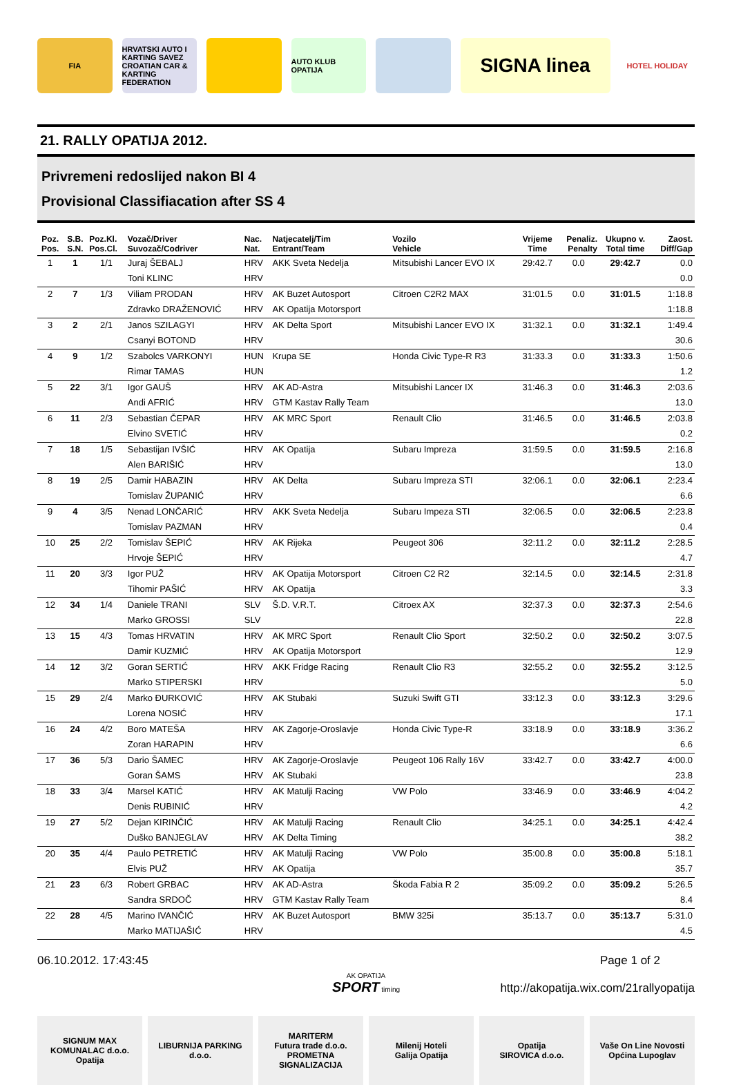FIA
HRVATSKI AUTO I KARTING SAVEZ
CROATIAN CAR & KARTING FEDERATION
AUTO KLUB OPATIJA
SIGNA linea
HOTEL HOLIDAY
21. RALLY OPATIJA 2012.
Privremeni redoslijed nakon BI 4
Provisional Classifiacation after SS 4
| Poz. Pos. | S.B. S.N. | Poz.Kl. Pos.Cl. | Vozač/Driver Suvozač/Codriver | Nac. Nat. | Natjecatelj/Tim Entrant/Team | Vozilo Vehicle | Vrijeme Time | Penaliz. Penalty | Ukupno v. Total time | Zaost. Diff/Gap |
| --- | --- | --- | --- | --- | --- | --- | --- | --- | --- | --- |
| 1 | 1 | 1/1 | Juraj ŠEBALJ | HRV | AKK Sveta Nedelja | Mitsubishi Lancer EVO IX | 29:42.7 | 0.0 | 29:42.7 | 0.0 |
| | | | Toni KLINC | HRV | | | | | | 0.0 |
| 2 | 7 | 1/3 | Viliam PRODAN | HRV | AK Buzet Autosport | Citroen C2R2 MAX | 31:01.5 | 0.0 | 31:01.5 | 1:18.8 |
| | | | Zdravko DRAŽENOVIĆ | HRV | AK Opatija Motorsport | | | | | 1:18.8 |
| 3 | 2 | 2/1 | Janos SZILAGYI | HRV | AK Delta Sport | Mitsubishi Lancer EVO IX | 31:32.1 | 0.0 | 31:32.1 | 1:49.4 |
| | | | Csanyi BOTOND | HRV | | | | | | 30.6 |
| 4 | 9 | 1/2 | Szabolcs VARKONYI | HUN | Krupa SE | Honda Civic Type-R R3 | 31:33.3 | 0.0 | 31:33.3 | 1:50.6 |
| | | | Rimar TAMAS | HUN | | | | | | 1.2 |
| 5 | 22 | 3/1 | Igor GAUŠ | HRV | AK AD-Astra | Mitsubishi Lancer IX | 31:46.3 | 0.0 | 31:46.3 | 2:03.6 |
| | | | Andi AFRIĆ | HRV | GTM Kastav Rally Team | | | | | 13.0 |
| 6 | 11 | 2/3 | Sebastian ČEPAR | HRV | AK MRC Sport | Renault Clio | 31:46.5 | 0.0 | 31:46.5 | 2:03.8 |
| | | | Elvino SVETIĆ | HRV | | | | | | 0.2 |
| 7 | 18 | 1/5 | Sebastijan IVŠIĆ | HRV | AK Opatija | Subaru Impreza | 31:59.5 | 0.0 | 31:59.5 | 2:16.8 |
| | | | Alen BARIŠIĆ | HRV | | | | | | 13.0 |
| 8 | 19 | 2/5 | Damir HABAZIN | HRV | AK Delta | Subaru Impreza STI | 32:06.1 | 0.0 | 32:06.1 | 2:23.4 |
| | | | Tomislav ŽUPANIĆ | HRV | | | | | | 6.6 |
| 9 | 4 | 3/5 | Nenad LONČARIĆ | HRV | AKK Sveta Nedelja | Subaru Impeza STI | 32:06.5 | 0.0 | 32:06.5 | 2:23.8 |
| | | | Tomislav PAZMAN | HRV | | | | | | 0.4 |
| 10 | 25 | 2/2 | Tomislav ŠEPIĆ | HRV | AK Rijeka | Peugeot 306 | 32:11.2 | 0.0 | 32:11.2 | 2:28.5 |
| | | | Hrvoje ŠEPIĆ | HRV | | | | | | 4.7 |
| 11 | 20 | 3/3 | Igor PUŽ | HRV | AK Opatija Motorsport | Citroen C2 R2 | 32:14.5 | 0.0 | 32:14.5 | 2:31.8 |
| | | | Tihomir PAŠIĆ | HRV | AK Opatija | | | | | 3.3 |
| 12 | 34 | 1/4 | Daniele TRANI | SLV | Š.D. V.R.T. | Citroex AX | 32:37.3 | 0.0 | 32:37.3 | 2:54.6 |
| | | | Marko GROSSI | SLV | | | | | | 22.8 |
| 13 | 15 | 4/3 | Tomas HRVATIN | HRV | AK MRC Sport | Renault Clio Sport | 32:50.2 | 0.0 | 32:50.2 | 3:07.5 |
| | | | Damir KUZMIĆ | HRV | AK Opatija Motorsport | | | | | 12.9 |
| 14 | 12 | 3/2 | Goran SERTIĆ | HRV | AKK Fridge Racing | Renault Clio R3 | 32:55.2 | 0.0 | 32:55.2 | 3:12.5 |
| | | | Marko STIPERSKI | HRV | | | | | | 5.0 |
| 15 | 29 | 2/4 | Marko ĐURKOVIĆ | HRV | AK Stubaki | Suzuki Swift GTI | 33:12.3 | 0.0 | 33:12.3 | 3:29.6 |
| | | | Lorena NOSIĆ | HRV | | | | | | 17.1 |
| 16 | 24 | 4/2 | Boro MATEŠA | HRV | AK Zagorje-Oroslavje | Honda Civic Type-R | 33:18.9 | 0.0 | 33:18.9 | 3:36.2 |
| | | | Zoran HARAPIN | HRV | | | | | | 6.6 |
| 17 | 36 | 5/3 | Dario ŠAMEC | HRV | AK Zagorje-Oroslavje | Peugeot 106 Rally 16V | 33:42.7 | 0.0 | 33:42.7 | 4:00.0 |
| | | | Goran ŠAMS | HRV | AK Stubaki | | | | | 23.8 |
| 18 | 33 | 3/4 | Marsel KATIĆ | HRV | AK Matulji Racing | VW Polo | 33:46.9 | 0.0 | 33:46.9 | 4:04.2 |
| | | | Denis RUBINIĆ | HRV | | | | | | 4.2 |
| 19 | 27 | 5/2 | Dejan KIRINČIĆ | HRV | AK Matulji Racing | Renault Clio | 34:25.1 | 0.0 | 34:25.1 | 4:42.4 |
| | | | Duško BANJEGLAV | HRV | AK Delta Timing | | | | | 38.2 |
| 20 | 35 | 4/4 | Paulo PETRETIĆ | HRV | AK Matulji Racing | VW Polo | 35:00.8 | 0.0 | 35:00.8 | 5:18.1 |
| | | | Elvis PUŽ | HRV | AK Opatija | | | | | 35.7 |
| 21 | 23 | 6/3 | Robert GRBAC | HRV | AK AD-Astra | Škoda Fabia R 2 | 35:09.2 | 0.0 | 35:09.2 | 5:26.5 |
| | | | Sandra SRDOČ | HRV | GTM Kastav Rally Team | | | | | 8.4 |
| 22 | 28 | 4/5 | Marino IVANČIĆ | HRV | AK Buzet Autosport | BMW 325i | 35:13.7 | 0.0 | 35:13.7 | 5:31.0 |
| | | | Marko MATIJAŠIĆ | HRV | | | | | | 4.5 |
06.10.2012. 17:43:45 Page 1 of 2
AK OPATIJA
SPORT timing
http://akopatija.wix.com/21rallyopatija
SIGNUM MAX
KOMUNALAC d.o.o. Opatija
LIBURNIJA PARKING d.o.o. MARITERM
Futura trade d.o.o. PROMETNA SIGNALIZACIJA
Milenij Hoteli
Galija Opatija
Opatija
SIROVICA d.o.o.
Vaše On Line Novosti
Općina Lupoglav